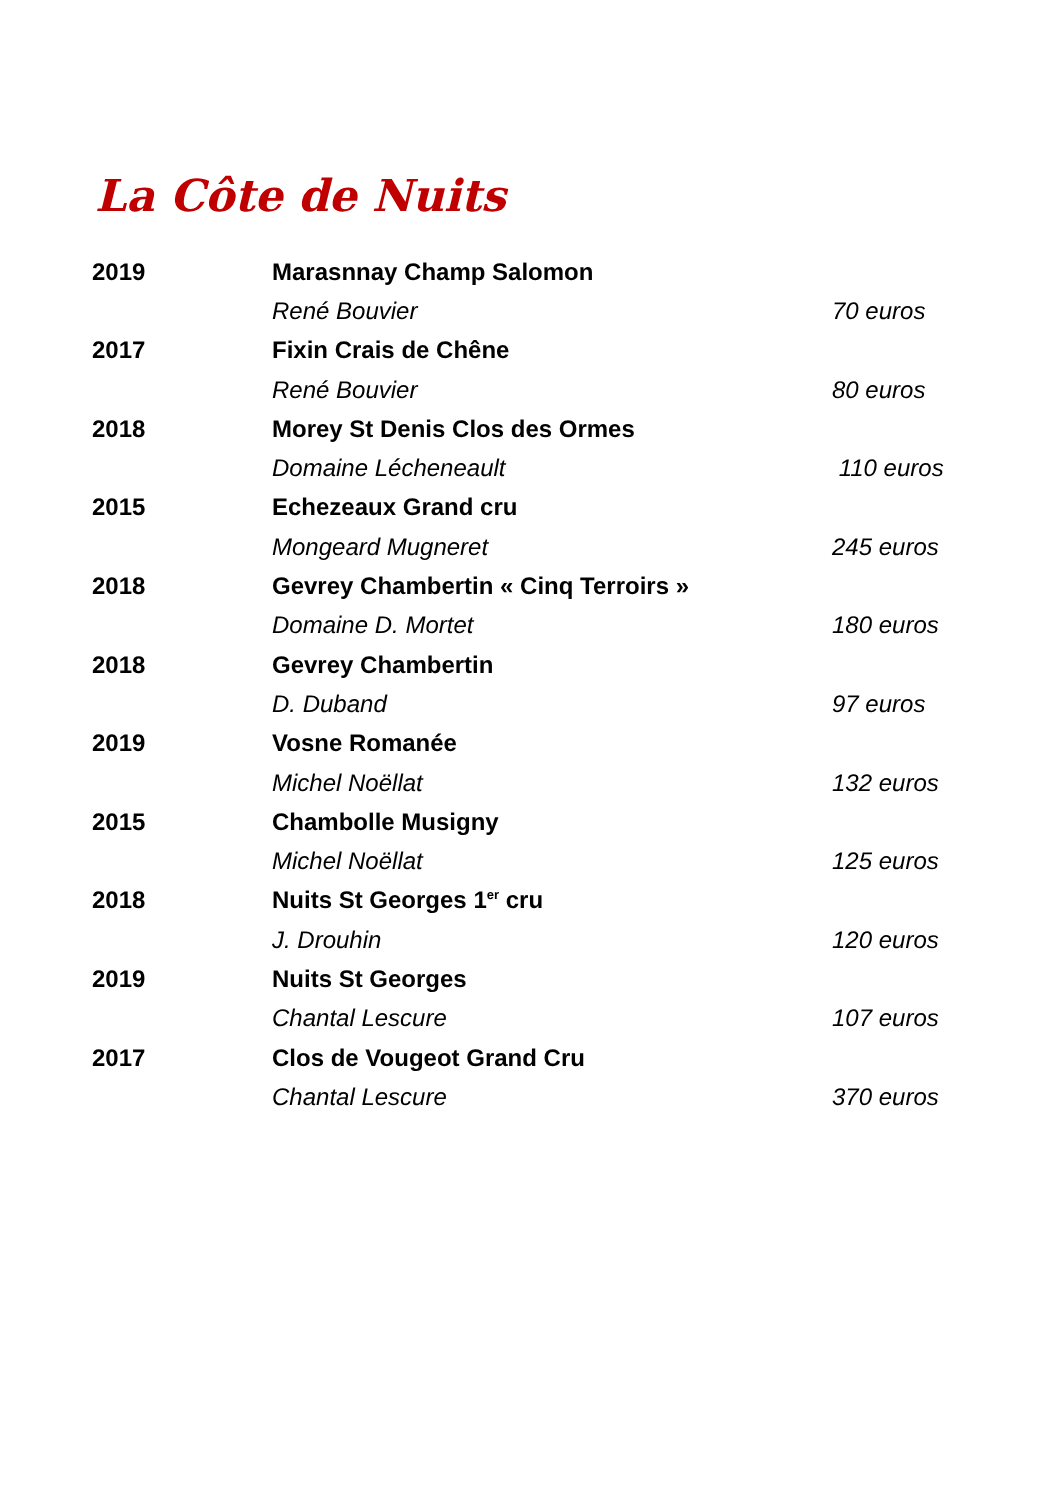La Côte de Nuits
| 2019 | Marasnnay Champ Salomon | |
| | René Bouvier | 70 euros |
| 2017 | Fixin Crais de Chêne | |
| | René Bouvier | 80 euros |
| 2018 | Morey St Denis Clos des Ormes | |
| | Domaine Lécheneault | 110 euros |
| 2015 | Echezeaux Grand cru | |
| | Mongeard Mugneret | 245 euros |
| 2018 | Gevrey Chambertin « Cinq Terroirs » | |
| | Domaine D. Mortet | 180 euros |
| 2018 | Gevrey Chambertin | |
| | D. Duband | 97 euros |
| 2019 | Vosne Romanée | |
| | Michel Noëllat | 132 euros |
| 2015 | Chambolle Musigny | |
| | Michel Noëllat | 125 euros |
| 2018 | Nuits St Georges 1<sup>er</sup> cru | |
| | J. Drouhin | 120 euros |
| 2019 | Nuits St Georges | |
| | Chantal Lescure | 107 euros |
| 2017 | Clos de Vougeot Grand Cru | |
| | Chantal Lescure | 370 euros |